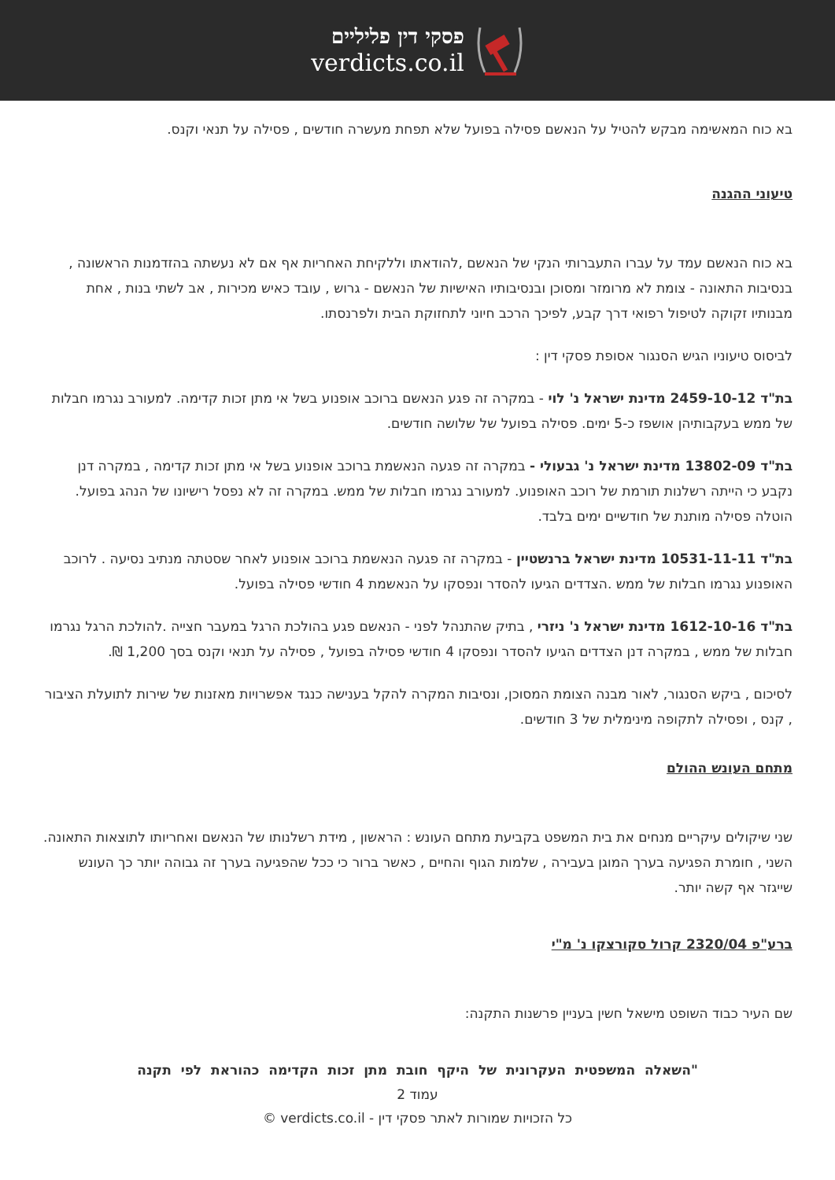פסקי דין פליליים
verdicts.co.il
בא כוח המאשימה מבקש להטיל על הנאשם פסילה בפועל שלא תפחת מעשרה חודשים , פסילה על תנאי וקנס.
טיעוני ההגנה
בא כוח הנאשם עמד על עברו התעברותי הנקי של הנאשם ,להודאתו וללקיחת האחריות אף אם לא נעשתה בהזדמנות הראשונה , בנסיבות התאונה - צומת לא מרומזר ומסוכן ובנסיבותיו האישיות של הנאשם - גרוש , עובד כאיש מכירות , אב לשתי בנות , אחת מבנותיו זקוקה לטיפול רפואי דרך קבע, לפיכך הרכב חיוני לתחזוקת הבית ולפרנסתו.
לביסוס טיעוניו הגיש הסנגור אסופת פסקי דין :
בת"ד 2459-10-12 מדינת ישראל נ' לוי - במקרה זה פגע הנאשם ברוכב אופנוע בשל אי מתן זכות קדימה. למעורב נגרמו חבלות של ממש בעקבותיהן אושפז כ-5 ימים. פסילה בפועל של שלושה חודשים.
בת"ד 13802-09 מדינת ישראל נ' גבעולי - במקרה זה פגעה הנאשמת ברוכב אופנוע בשל אי מתן זכות קדימה , במקרה דנן נקבע כי הייתה רשלנות תורמת של רוכב האופנוע. למעורב נגרמו חבלות של ממש. במקרה זה לא נפסל רישיונו של הנהג בפועל. הוטלה פסילה מותנת של חודשיים ימים בלבד.
בת"ד 10531-11-11 מדינת ישראל ברנשטיין - במקרה זה פגעה הנאשמת ברוכב אופנוע לאחר שסטתה מנתיב נסיעה . לרוכב האופנוע נגרמו חבלות של ממש .הצדדים הגיעו להסדר ונפסקו על הנאשמת 4 חודשי פסילה בפועל.
בת"ד 1612-10-16 מדינת ישראל נ' ניזרי , בתיק שהתנהל לפני - הנאשם פגע בהולכת הרגל במעבר חצייה .להולכת הרגל נגרמו חבלות של ממש , במקרה דנן הצדדים הגיעו להסדר ונפסקו 4 חודשי פסילה בפועל , פסילה על תנאי וקנס בסך 1,200 ₪.
לסיכום , ביקש הסנגור, לאור מבנה הצומת המסוכן, ונסיבות המקרה להקל בענישה כנגד אפשרויות מאזנות של שירות לתועלת הציבור , קנס , ופסילה לתקופה מינימלית של 3 חודשים.
מתחם העונש ההולם
שני שיקולים עיקריים מנחים את בית המשפט בקביעת מתחם העונש : הראשון , מידת רשלנותו של הנאשם ואחריותו לתוצאות התאונה. השני , חומרת הפגיעה בערך המוגן בעבירה , שלמות הגוף והחיים , כאשר ברור כי ככל שהפגיעה בערך זה גבוהה יותר כך העונש שייגזר אף קשה יותר.
ברע"פ 2320/04 קרול סקורצקו נ' מ"י
שם העיר כבוד השופט מישאל חשין בעניין פרשנות התקנה:
"השאלה המשפטית העקרונית של היקף חובת מתן זכות הקדימה כהוראת לפי תקנה
עמוד 2
כל הזכויות שמורות לאתר פסקי דין - verdicts.co.il ©